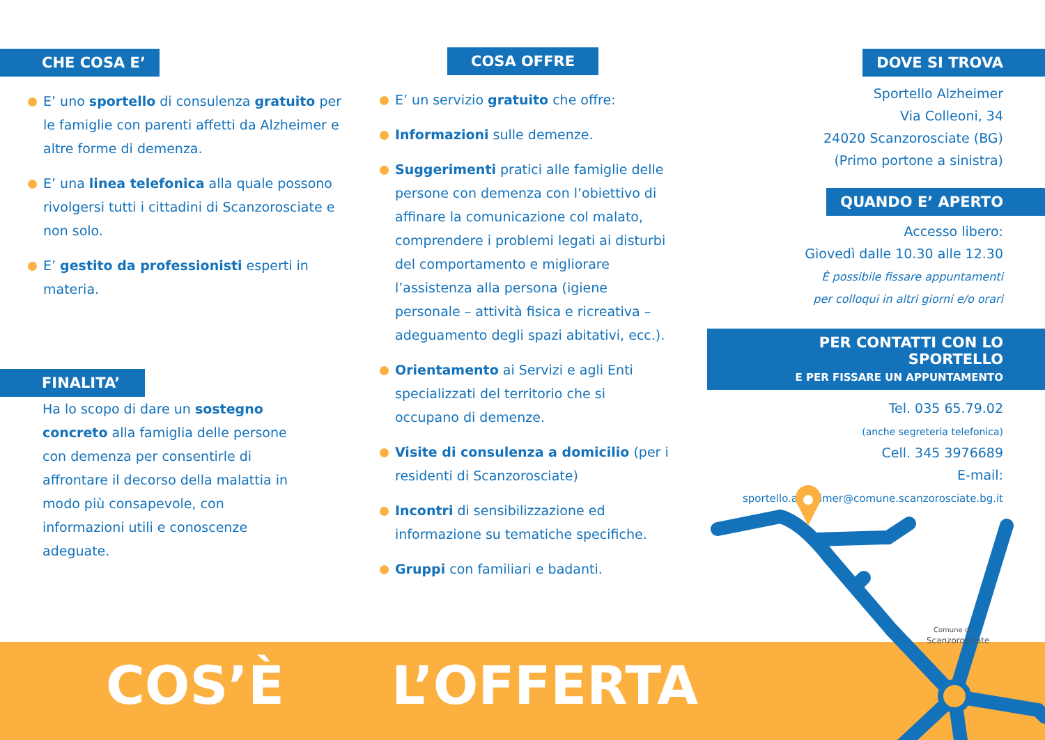CHE COSA E’
E’ uno sportello di consulenza gratuito per le famiglie con parenti affetti da Alzheimer e altre forme di demenza.
E’ una linea telefonica alla quale possono rivolgersi tutti i cittadini di Scanzorosciate e non solo.
E’ gestito da professionisti esperti in materia.
FINALITA’
Ha lo scopo di dare un sostegno concreto alla famiglia delle persone con demenza per consentirle di affrontare il decorso della malattia in modo più consapevole, con informazioni utili e conoscenze adeguate.
COSA OFFRE
E’ un servizio gratuito che offre:
Informazioni sulle demenze.
Suggerimenti pratici alle famiglie delle persone con demenza con l’obiettivo di affinare la comunicazione col malato, comprendere i problemi legati ai disturbi del comportamento e migliorare l’assistenza alla persona (igiene personale – attività fisica e ricreativa – adeguamento degli spazi abitativi, ecc.).
Orientamento ai Servizi e agli Enti specializzati del territorio che si occupano di demenze.
Visite di consulenza a domicilio (per i residenti di Scanzorosciate)
Incontri di sensibilizzazione ed informazione su tematiche specifiche.
Gruppi con familiari e badanti.
DOVE SI TROVA
Sportello Alzheimer
Via Colleoni, 34
24020 Scanzorosciate (BG)
(Primo portone a sinistra)
QUANDO E’ APERTO
Accesso libero:
Giovedì dalle 10.30 alle 12.30
È possibile fissare appuntamenti
per colloqui in altri giorni e/o orari
PER CONTATTI CON LO SPORTELLO
E PER FISSARE UN APPUNTAMENTO
Tel. 035 65.79.02
(anche segreteria telefonica)
Cell. 345 3976689
E-mail:
sportello.alzheimer@comune.scanzorosciate.bg.it
Comune di
Scanzorosciate
COS’È L’OFFERTA